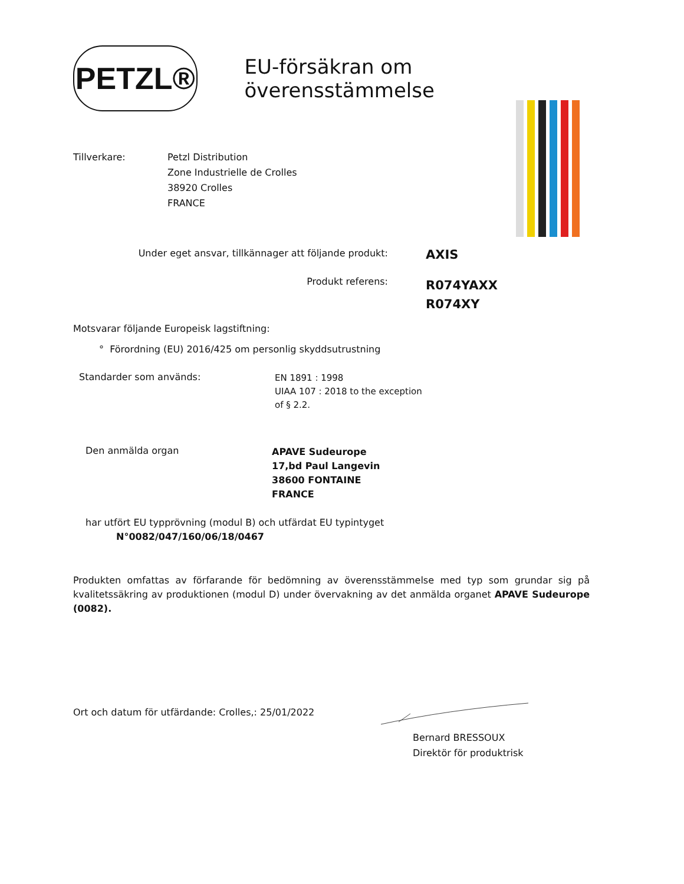PETZL®
EU-försäkran om överensstämmelse
Tillverkare: Petzl Distribution
Zone Industrielle de Crolles
38920 Crolles
FRANCE
Under eget ansvar, tillkännager att följande produkt:
AXIS
Produkt referens:
R074YAXX
R074XY
Motsvarar följande Europeisk lagstiftning:
° Förordning (EU) 2016/425 om personlig skyddsutrustning
Standarder som används:
EN 1891 : 1998
UIAA 107 : 2018 to the exception
of § 2.2.
Den anmälda organ
APAVE Sudeurope
17,bd Paul Langevin
38600 FONTAINE
FRANCE
har utfört EU typprövning (modul B) och utfärdat EU typintyget
N°0082/047/160/06/18/0467
Produkten omfattas av förfarande för bedömning av överensstämmelse med typ som grundar sig på kvalitetssäkring av produktionen (modul D) under övervakning av det anmälda organet APAVE Sudeurope (0082).
Ort och datum för utfärdande: Crolles,: 25/01/2022
Bernard BRESSOUX
Direktör för produktrisk